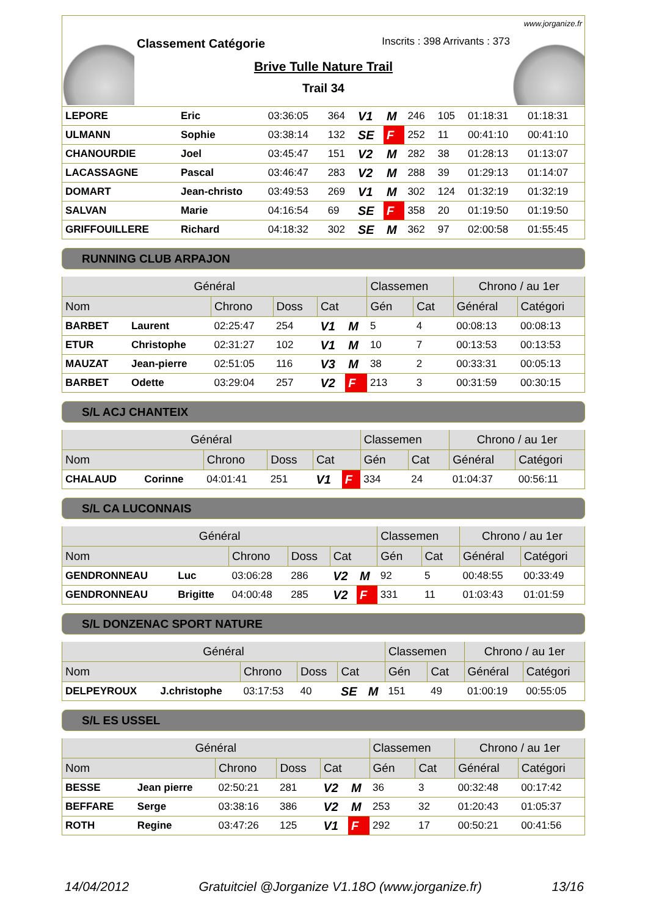www.jorganize.fr
Classement Catégorie
Inscrits : 398 Arrivants : 373
Brive Tulle Nature Trail
Trail 34
| LEPORE | Eric | 03:36:05 | 364 | V1 | M | 246 | 105 | 01:18:31 | 01:18:31 |
| ULMANN | Sophie | 03:38:14 | 132 | SE | F | 252 | 11 | 00:41:10 | 00:41:10 |
| CHANOURDIE | Joel | 03:45:47 | 151 | V2 | M | 282 | 38 | 01:28:13 | 01:13:07 |
| LACASSAGNE | Pascal | 03:46:47 | 283 | V2 | M | 288 | 39 | 01:29:13 | 01:14:07 |
| DOMART | Jean-christo | 03:49:53 | 269 | V1 | M | 302 | 124 | 01:32:19 | 01:32:19 |
| SALVAN | Marie | 04:16:54 | 69 | SE | F | 358 | 20 | 01:19:50 | 01:19:50 |
| GRIFFOUILLERE | Richard | 04:18:32 | 302 | SE | M | 362 | 97 | 02:00:58 | 01:55:45 |
RUNNING CLUB ARPAJON
| Général | | | | | | Classemen | | Chrono / au 1er | |
| --- | --- | --- | --- | --- | --- | --- | --- | --- | --- |
| Nom | | Chrono | Doss | Cat | | Gén | Cat | Général | Catégori |
| BARBET | Laurent | 02:25:47 | 254 | V1 | M | 5 | 4 | 00:08:13 | 00:08:13 |
| ETUR | Christophe | 02:31:27 | 102 | V1 | M | 10 | 7 | 00:13:53 | 00:13:53 |
| MAUZAT | Jean-pierre | 02:51:05 | 116 | V3 | M | 38 | 2 | 00:33:31 | 00:05:13 |
| BARBET | Odette | 03:29:04 | 257 | V2 | F | 213 | 3 | 00:31:59 | 00:30:15 |
S/L ACJ CHANTEIX
| Général | | | | | | Classemen | | Chrono / au 1er | |
| --- | --- | --- | --- | --- | --- | --- | --- | --- | --- |
| Nom | | Chrono | Doss | Cat | | Gén | Cat | Général | Catégori |
| CHALAUD | Corinne | 04:01:41 | 251 | V1 | F | 334 | 24 | 01:04:37 | 00:56:11 |
S/L CA LUCONNAIS
| Général | | | | | | Classemen | | Chrono / au 1er | |
| --- | --- | --- | --- | --- | --- | --- | --- | --- | --- |
| Nom | | Chrono | Doss | Cat | | Gén | Cat | Général | Catégori |
| GENDRONNEAU | Luc | 03:06:28 | 286 | V2 | M | 92 | 5 | 00:48:55 | 00:33:49 |
| GENDRONNEAU | Brigitte | 04:00:48 | 285 | V2 | F | 331 | 11 | 01:03:43 | 01:01:59 |
S/L DONZENAC SPORT NATURE
| Général | | | | | | Classemen | | Chrono / au 1er | |
| --- | --- | --- | --- | --- | --- | --- | --- | --- | --- |
| Nom | | Chrono | Doss | Cat | | Gén | Cat | Général | Catégori |
| DELPEYROUX | J.christophe | 03:17:53 | 40 | SE | M | 151 | 49 | 01:00:19 | 00:55:05 |
S/L ES USSEL
| Général | | | | | | Classemen | | Chrono / au 1er | |
| --- | --- | --- | --- | --- | --- | --- | --- | --- | --- |
| Nom | | Chrono | Doss | Cat | | Gén | Cat | Général | Catégori |
| BESSE | Jean pierre | 02:50:21 | 281 | V2 | M | 36 | 3 | 00:32:48 | 00:17:42 |
| BEFFARE | Serge | 03:38:16 | 386 | V2 | M | 253 | 32 | 01:20:43 | 01:05:37 |
| ROTH | Regine | 03:47:26 | 125 | V1 | F | 292 | 17 | 00:50:21 | 00:41:56 |
14/04/2012 Gratuitciel @Jorganize V1.18O (www.jorganize.fr) 13/16